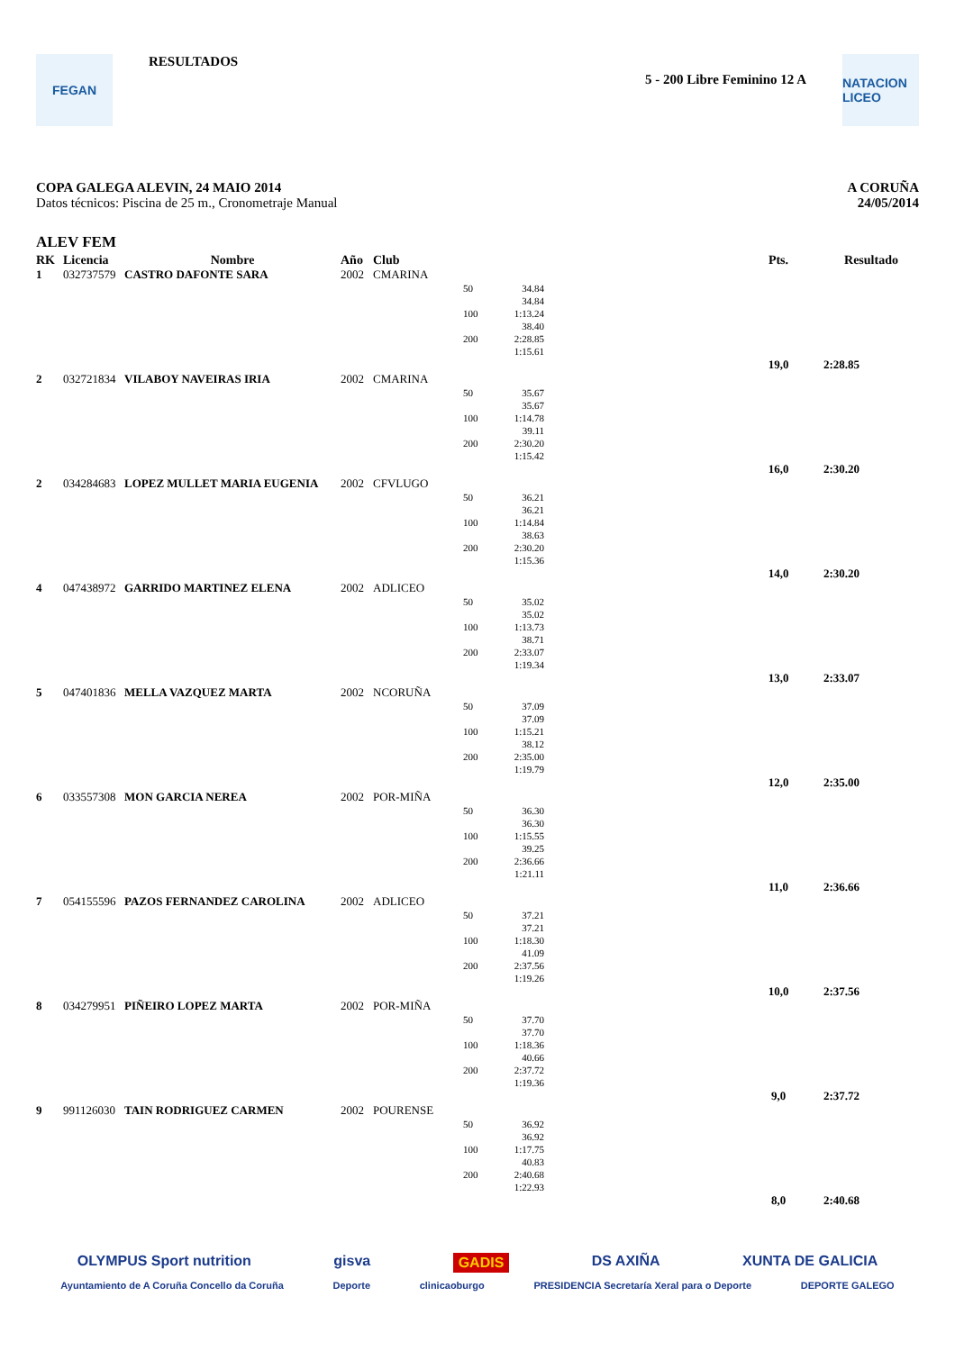FEGAN
RESULTADOS
5 - 200 Libre Feminino 12 A
NATACION LICEO
COPA GALEGA ALEVIN, 24 MAIO 2014
Datos técnicos: Piscina de 25 m., Cronometraje Manual
A CORUÑA
24/05/2014
ALEV FEM
| RK | Licencia | Nombre | Año | Club | | | | Pts. | Resultado |
| --- | --- | --- | --- | --- | --- | --- | --- | --- | --- |
| 1 | 032737579 | CASTRO DAFONTE SARA | 2002 | CMARINA | | | | | |
| | | | | | 50 100 200 | 34.84 34.84 1:13.24 38.40 2:28.85 1:15.61 | | | |
| | | | | | | | | 19,0 | 2:28.85 |
| 2 | 032721834 | VILABOY NAVEIRAS IRIA | 2002 | CMARINA | | | | | |
| | | | | | 50 100 200 | 35.67 35.67 1:14.78 39.11 2:30.20 1:15.42 | | | |
| | | | | | | | | 16,0 | 2:30.20 |
| 2 | 034284683 | LOPEZ MULLET MARIA EUGENIA | 2002 | CFVLUGO | | | | | |
| | | | | | 50 100 200 | 36.21 36.21 1:14.84 38.63 2:30.20 1:15.36 | | | |
| | | | | | | | | 14,0 | 2:30.20 |
| 4 | 047438972 | GARRIDO MARTINEZ ELENA | 2002 | ADLICEO | | | | | |
| | | | | | 50 100 200 | 35.02 35.02 1:13.73 38.71 2:33.07 1:19.34 | | | |
| | | | | | | | | 13,0 | 2:33.07 |
| 5 | 047401836 | MELLA VAZQUEZ MARTA | 2002 | NCORUÑA | | | | | |
| | | | | | 50 100 200 | 37.09 37.09 1:15.21 38.12 2:35.00 1:19.79 | | | |
| | | | | | | | | 12,0 | 2:35.00 |
| 6 | 033557308 | MON GARCIA NEREA | 2002 | POR-MIÑA | | | | | |
| | | | | | 50 100 200 | 36.30 36.30 1:15.55 39.25 2:36.66 1:21.11 | | | |
| | | | | | | | | 11,0 | 2:36.66 |
| 7 | 054155596 | PAZOS FERNANDEZ CAROLINA | 2002 | ADLICEO | | | | | |
| | | | | | 50 100 200 | 37.21 37.21 1:18.30 41.09 2:37.56 1:19.26 | | | |
| | | | | | | | | 10,0 | 2:37.56 |
| 8 | 034279951 | PIÑEIRO LOPEZ MARTA | 2002 | POR-MIÑA | | | | | |
| | | | | | 50 100 200 | 37.70 37.70 1:18.36 40.66 2:37.72 1:19.36 | | | |
| | | | | | | | | 9,0 | 2:37.72 |
| 9 | 991126030 | TAIN RODRIGUEZ CARMEN | 2002 | POURENSE | | | | | |
| | | | | | 50 100 200 | 36.92 36.92 1:17.75 40.83 2:40.68 1:22.93 | | | |
| | | | | | | | | 8,0 | 2:40.68 |
OLYMPUS Sport nutrition gisva GADIS DS AXIÑA XUNTA DE GALICIA
Ayuntamiento de A Coruña Concello da Coruña Deporte clinicaoburgo PRESIDENCIA Secretaría Xeral para o Deporte DEPORTE GALEGO